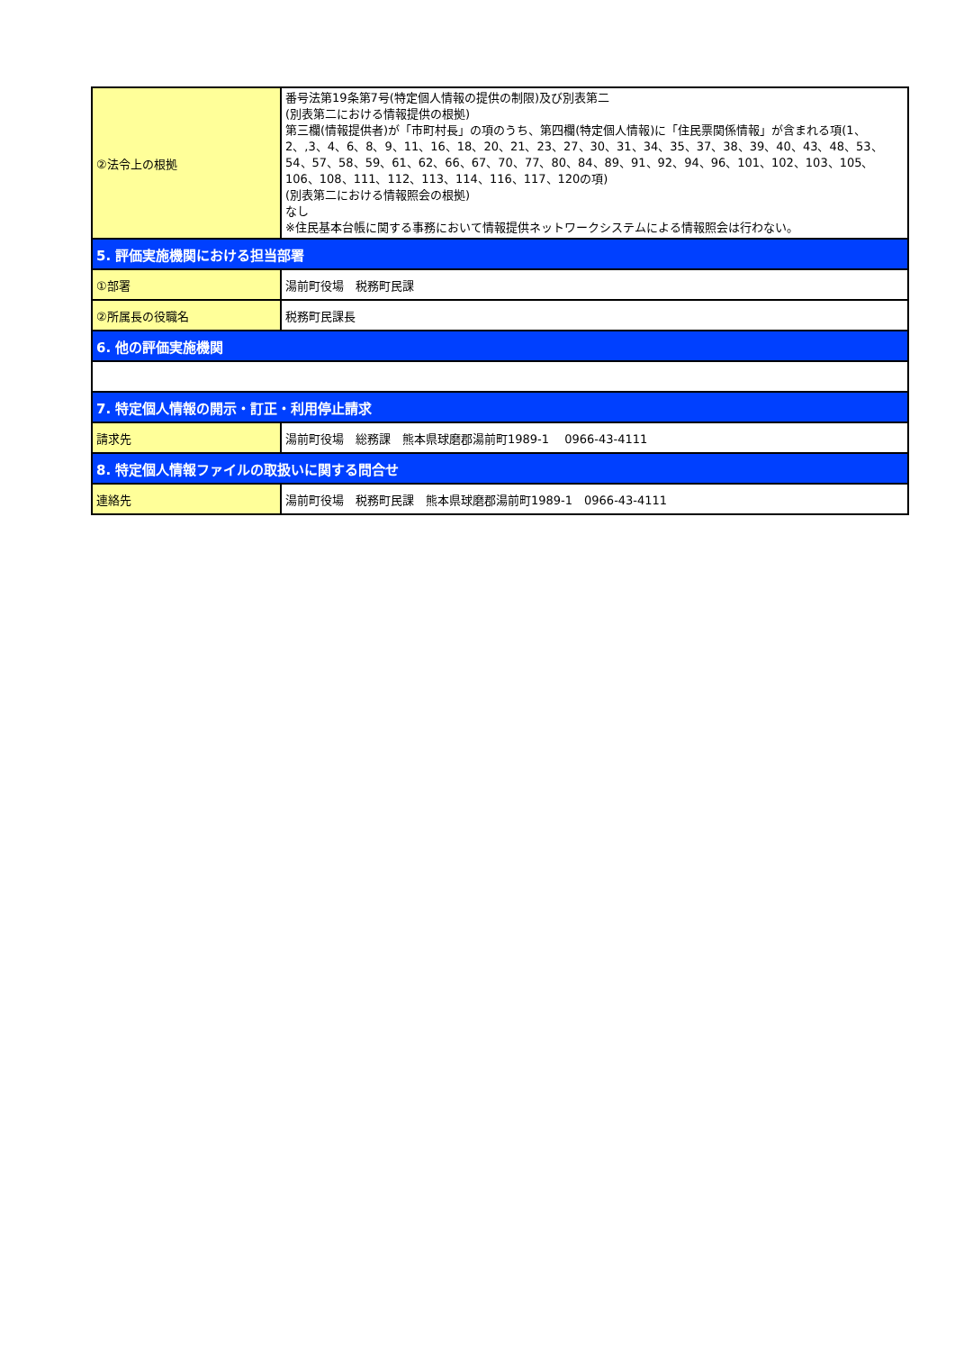| ②法令上の根拠 | 番号法第19条第7号(特定個人情報の提供の制限)及び別表第二 (別表第二における情報提供の根拠) 第三欄(情報提供者)が「市町村長」の項のうち、第四欄(特定個人情報)に「住民票関係情報」が含まれる項(1、2、,3、4、6、8、9、11、16、18、20、21、23、27、30、31、34、35、37、38、39、40、43、48、53、54、57、58、59、61、62、66、67、70、77、80、84、89、91、92、94、96、101、102、103、105、106、108、111、112、113、114、116、117、120の項) (別表第二における情報照会の根拠) なし ※住民基本台帳に関する事務において情報提供ネットワークシステムによる情報照会は行わない。 |
| 5. 評価実施機関における担当部署 | |
| ①部署 | 湯前町役場 税務町民課 |
| ②所属長の役職名 | 税務町民課長 |
| 6. 他の評価実施機関 | |
| 7. 特定個人情報の開示・訂正・利用停止請求 | |
| 請求先 | 湯前町役場 総務課 熊本県球磨郡湯前町1989-1 0966-43-4111 |
| 8. 特定個人情報ファイルの取扱いに関する問合せ | |
| 連絡先 | 湯前町役場 税務町民課 熊本県球磨郡湯前町1989-1 0966-43-4111 |